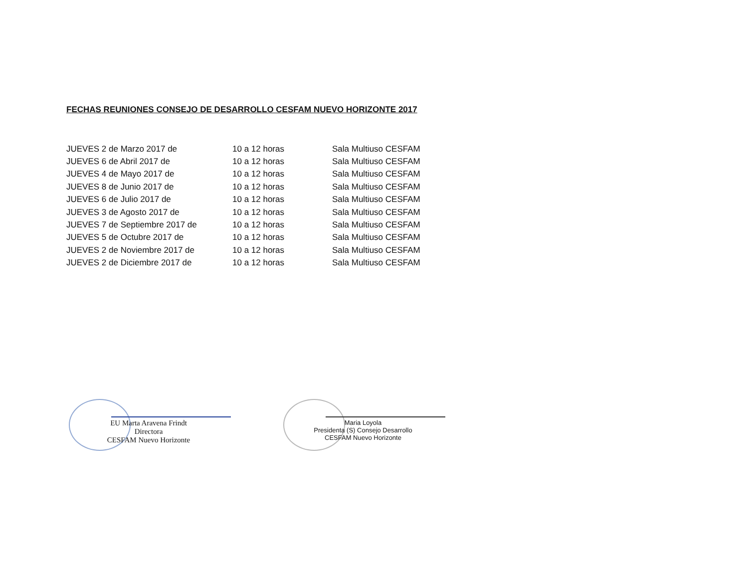FECHAS REUNIONES CONSEJO DE DESARROLLO CESFAM NUEVO HORIZONTE 2017
| JUEVES 2 de Marzo 2017 de | 10 a 12 horas | Sala Multiuso CESFAM |
| JUEVES 6 de Abril 2017 de | 10 a 12 horas | Sala Multiuso CESFAM |
| JUEVES 4 de Mayo 2017 de | 10 a 12 horas | Sala Multiuso CESFAM |
| JUEVES 8 de Junio 2017 de | 10 a 12 horas | Sala Multiuso CESFAM |
| JUEVES 6 de Julio 2017 de | 10 a 12 horas | Sala Multiuso CESFAM |
| JUEVES 3 de Agosto 2017 de | 10 a 12 horas | Sala Multiuso CESFAM |
| JUEVES 7 de Septiembre 2017 de | 10 a 12 horas | Sala Multiuso CESFAM |
| JUEVES 5 de Octubre 2017 de | 10 a 12 horas | Sala Multiuso CESFAM |
| JUEVES 2 de Noviembre 2017 de | 10 a 12 horas | Sala Multiuso CESFAM |
| JUEVES 2 de Diciembre 2017 de | 10 a 12 horas | Sala Multiuso CESFAM |
EU Marta Aravena Frindt
Directora
CESFAM Nuevo Horizonte
Maria Loyola
Presidenta (S) Consejo Desarrollo
CESFAM Nuevo Horizonte